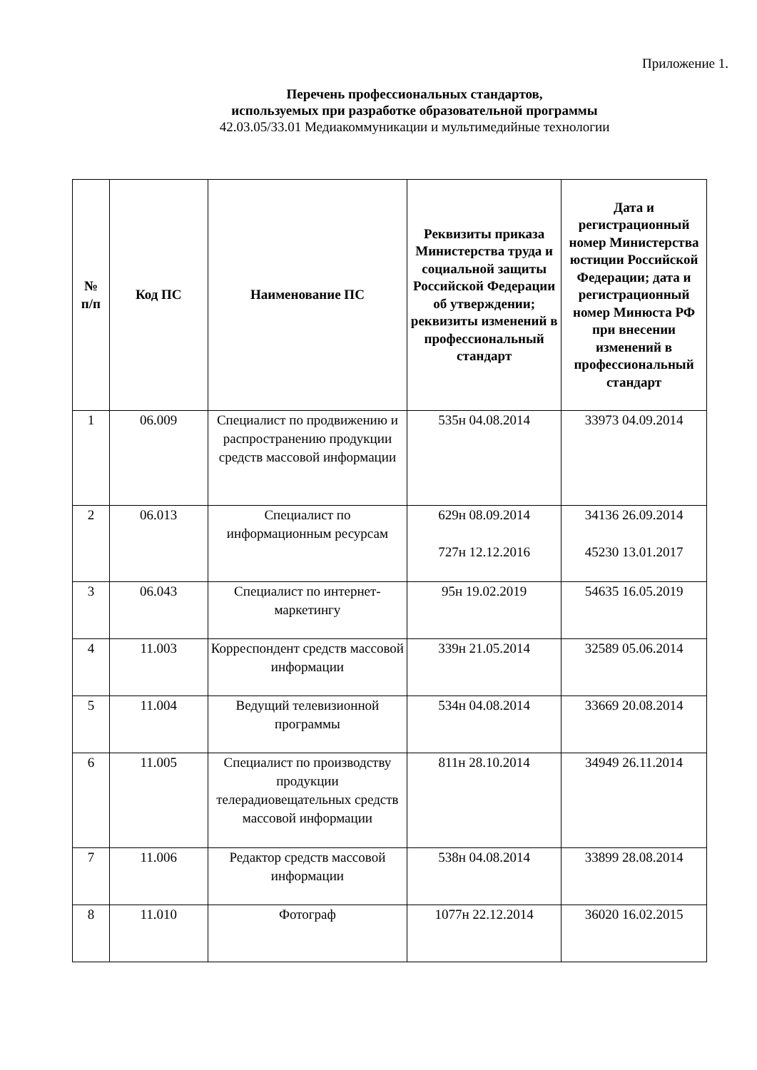Приложение 1.
Перечень профессиональных стандартов,
используемых при разработке образовательной программы
42.03.05/33.01 Медиакоммуникации и мультимедийные технологии
| № п/п | Код ПС | Наименование ПС | Реквизиты приказа Министерства труда и социальной защиты Российской Федерации об утверждении; реквизиты изменений в профессиональный стандарт | Дата и регистрационный номер Министерства юстиции Российской Федерации; дата и регистрационный номер Минюста РФ при внесении изменений в профессиональный стандарт |
| --- | --- | --- | --- | --- |
| 1 | 06.009 | Специалист по продвижению и распространению продукции средств массовой информации | 535н 04.08.2014 | 33973 04.09.2014 |
| 2 | 06.013 | Специалист по информационным ресурсам | 629н 08.09.2014 727н 12.12.2016 | 34136 26.09.2014 45230 13.01.2017 |
| 3 | 06.043 | Специалист по интернет-маркетингу | 95н 19.02.2019 | 54635 16.05.2019 |
| 4 | 11.003 | Корреспондент средств массовой информации | 339н 21.05.2014 | 32589 05.06.2014 |
| 5 | 11.004 | Ведущий телевизионной программы | 534н 04.08.2014 | 33669 20.08.2014 |
| 6 | 11.005 | Специалист по производству продукции телерадиовещательных средств массовой информации | 811н 28.10.2014 | 34949 26.11.2014 |
| 7 | 11.006 | Редактор средств массовой информации | 538н 04.08.2014 | 33899 28.08.2014 |
| 8 | 11.010 | Фотограф | 1077н 22.12.2014 | 36020 16.02.2015 |